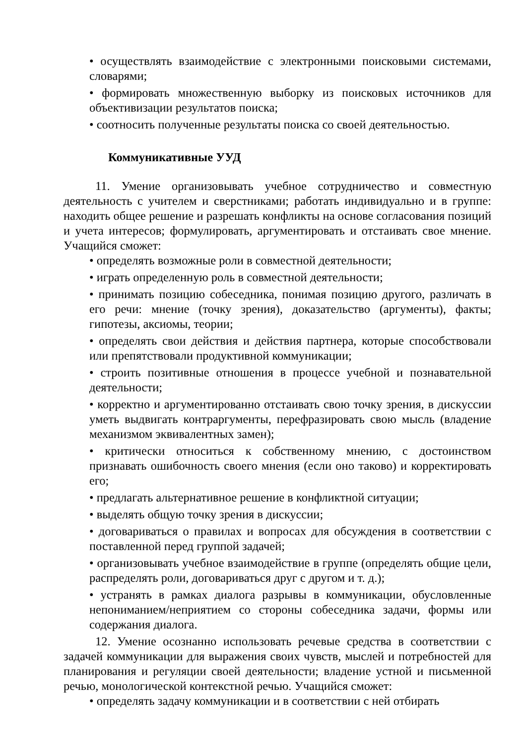• осуществлять взаимодействие с электронными поисковыми системами, словарями;
• формировать множественную выборку из поисковых источников для объективизации результатов поиска;
• соотносить полученные результаты поиска со своей деятельностью.
Коммуникативные УУД
11. Умение организовывать учебное сотрудничество и совместную деятельность с учителем и сверстниками; работать индивидуально и в группе: находить общее решение и разрешать конфликты на основе согласования позиций и учета интересов; формулировать, аргументировать и отстаивать свое мнение. Учащийся сможет:
• определять возможные роли в совместной деятельности;
• играть определенную роль в совместной деятельности;
• принимать позицию собеседника, понимая позицию другого, различать в его речи: мнение (точку зрения), доказательство (аргументы), факты; гипотезы, аксиомы, теории;
• определять свои действия и действия партнера, которые способствовали или препятствовали продуктивной коммуникации;
• строить позитивные отношения в процессе учебной и познавательной деятельности;
• корректно и аргументированно отстаивать свою точку зрения, в дискуссии уметь выдвигать контраргументы, перефразировать свою мысль (владение механизмом эквивалентных замен);
• критически относиться к собственному мнению, с достоинством признавать ошибочность своего мнения (если оно таково) и корректировать его;
• предлагать альтернативное решение в конфликтной ситуации;
• выделять общую точку зрения в дискуссии;
• договариваться о правилах и вопросах для обсуждения в соответствии с поставленной перед группой задачей;
• организовывать учебное взаимодействие в группе (определять общие цели, распределять роли, договариваться друг с другом и т. д.);
• устранять в рамках диалога разрывы в коммуникации, обусловленные непониманием/неприятием со стороны собеседника задачи, формы или содержания диалога.
12. Умение осознанно использовать речевые средства в соответствии с задачей коммуникации для выражения своих чувств, мыслей и потребностей для планирования и регуляции своей деятельности; владение устной и письменной речью, монологической контекстной речью. Учащийся сможет:
• определять задачу коммуникации и в соответствии с ней отбирать